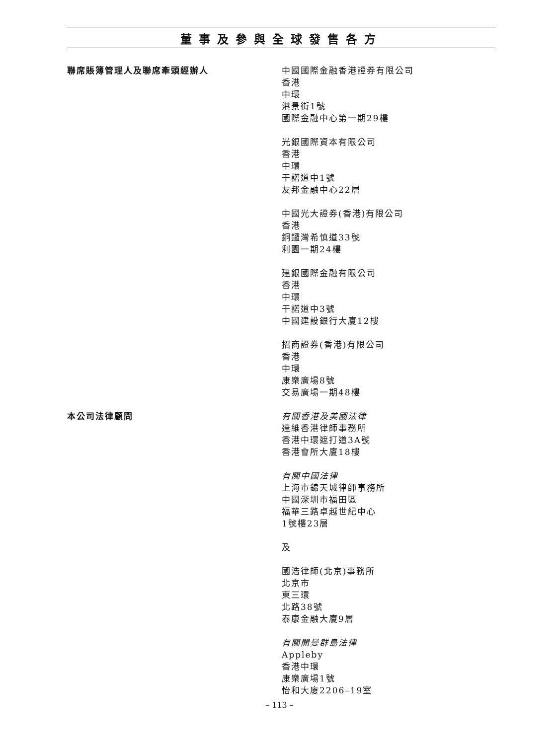董事及參與全球發售各方
聯席賬簿管理人及聯席牽頭經辦人 中國國際金融香港證券有限公司
香港
中環
港景街1號
國際金融中心第一期29樓
光銀國際資本有限公司
香港
中環
干諾道中1號
友邦金融中心22層
中國光大證券(香港)有限公司
香港
銅鑼灣希慎道33號
利園一期24樓
建銀國際金融有限公司
香港
中環
干諾道中3號
中國建設銀行大廈12樓
招商證券(香港)有限公司
香港
中環
康樂廣場8號
交易廣場一期48樓
本公司法律顧問 有關香港及美國法律
達維香港律師事務所
香港中環遮打道3A號
香港會所大廈18樓
有關中國法律
上海市錦天城律師事務所
中國深圳市福田區
福華三路卓越世紀中心
1號樓23層
及
國浩律師(北京)事務所
北京市
東三環
北路38號
泰康金融大廈9層
有關開曼群島法律
Appleby
香港中環
康樂廣場1號
怡和大廈2206–19室
– 113 –